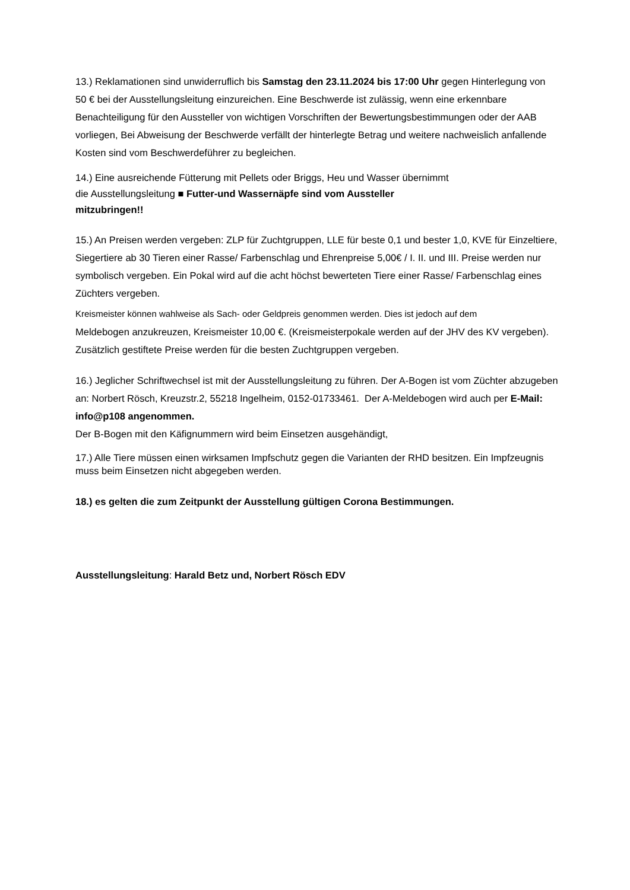13.) Reklamationen sind unwiderruflich bis Samstag den 23.11.2024 bis 17:00 Uhr gegen Hinterlegung von 50 € bei der Ausstellungsleitung einzureichen. Eine Beschwerde ist zulässig, wenn eine erkennbare Benachteiligung für den Aussteller von wichtigen Vorschriften der Bewertungsbestimmungen oder der AAB vorliegen, Bei Abweisung der Beschwerde verfällt der hinterlegte Betrag und weitere nachweislich anfallende Kosten sind vom Beschwerdeführer zu begleichen.
14.) Eine ausreichende Fütterung mit Pellets oder Briggs, Heu und Wasser übernimmt
die Ausstellungsleitung ■ Futter-und Wassernäpfe sind vom Aussteller
mitzubringen!!
15.) An Preisen werden vergeben: ZLP für Zuchtgruppen, LLE für beste 0,1 und bester 1,0, KVE für Einzeltiere, Siegertiere ab 30 Tieren einer Rasse/ Farbenschlag und Ehrenpreise 5,00€ / I. II. und III. Preise werden nur symbolisch vergeben. Ein Pokal wird auf die acht höchst bewerteten Tiere einer Rasse/ Farbenschlag eines Züchters vergeben.
Kreismeister können wahlweise als Sach- oder Geldpreis genommen werden. Dies ist jedoch auf dem
Meldebogen anzukreuzen, Kreismeister 10,00 €. (Kreismeisterpokale werden auf der JHV des KV vergeben). Zusätzlich gestiftete Preise werden für die besten Zuchtgruppen vergeben.
16.) Jeglicher Schriftwechsel ist mit der Ausstellungsleitung zu führen. Der A-Bogen ist vom Züchter abzugeben an: Norbert Rösch, Kreuzstr.2, 55218 Ingelheim, 0152-01733461. Der A-Meldebogen wird auch per E-Mail: info@p108 angenommen.
Der B-Bogen mit den Käfignummern wird beim Einsetzen ausgehändigt,
17.) Alle Tiere müssen einen wirksamen Impfschutz gegen die Varianten der RHD besitzen. Ein Impfzeugnis muss beim Einsetzen nicht abgegeben werden.
18.) es gelten die zum Zeitpunkt der Ausstellung gültigen Corona Bestimmungen.
Ausstellungsleitung: Harald Betz und, Norbert Rösch EDV